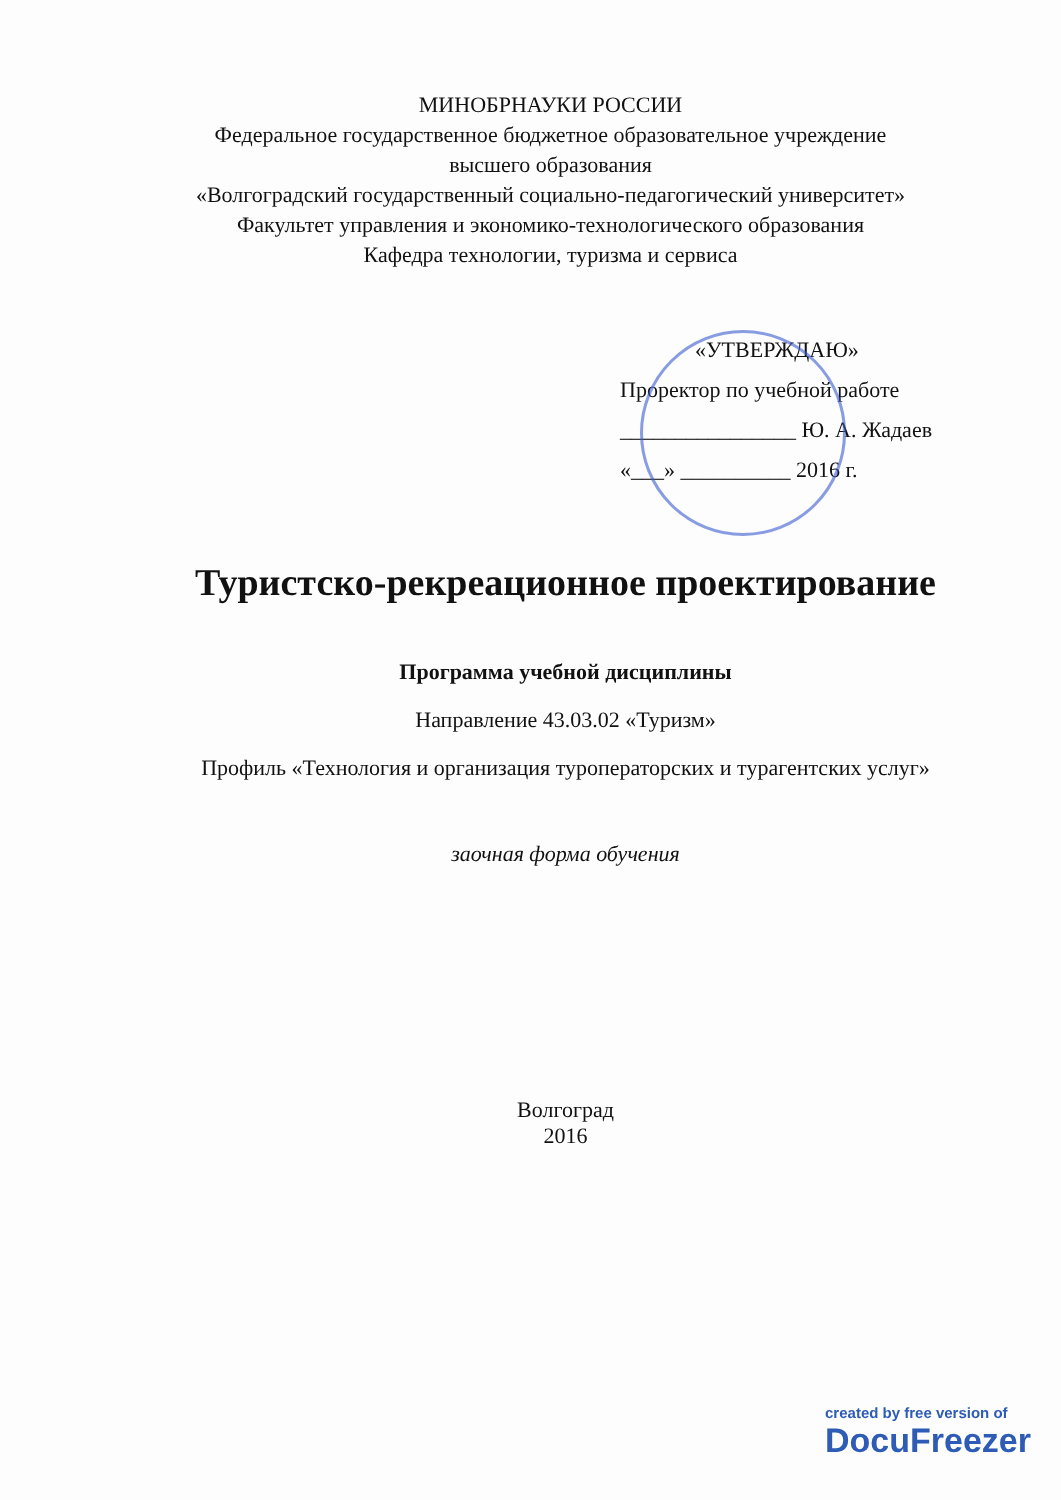МИНОБРНАУКИ РОССИИ
Федеральное государственное бюджетное образовательное учреждение
высшего образования
«Волгоградский государственный социально-педагогический университет»
Факультет управления и экономико-технологического образования
Кафедра технологии, туризма и сервиса
«УТВЕРЖДАЮ»
Проректор по учебной работе
________________ Ю. А. Жадаев
«___» __________ 2016 г.
Туристско-рекреационное проектирование
Программа учебной дисциплины
Направление 43.03.02 «Туризм»
Профиль «Технология и организация туроператорских и турагентских услуг»
заочная форма обучения
Волгоград
2016
created by free version of
DocuFreezer